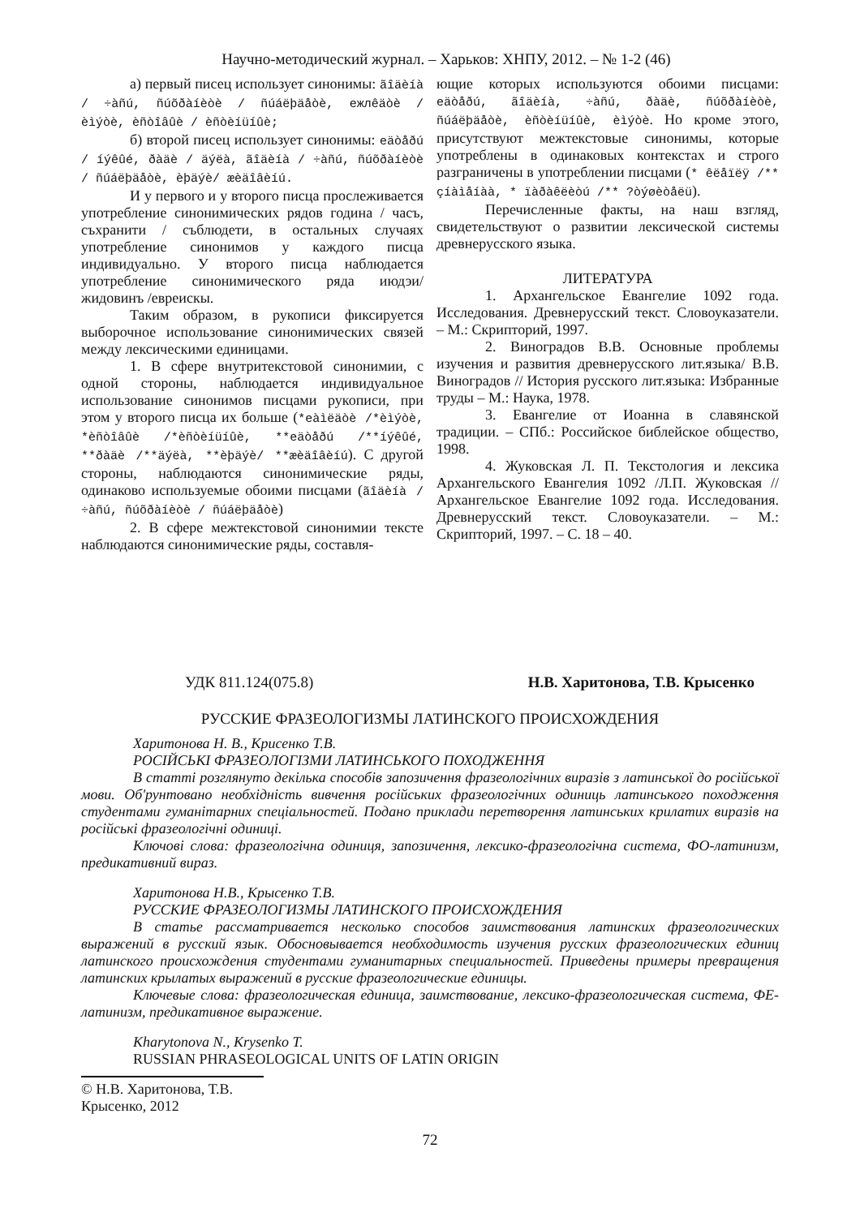Научно-методический журнал. – Харьков: ХНПУ, 2012. – № 1-2 (46)
а) первый писец использует синонимы: ãîäèíà / ÷àñú, ñúõðàíèòè / ñúáëþäåòè, ежлêäòè / èìýòè, èñòîâûè / èñòèíüíûè;
б) второй писец использует синонимы: еäòåðú / íýêûé, ðàäè / äýëà, ãîäèíà / ÷àñú, ñúõðàíèòè / ñúáëþäåòè, èþäýè/ æèäîâèíú.
И у первого и у второго писца прослеживается употребление синонимических рядов година / часъ, съхранити / съблюдети, в остальных случаях употребление синонимов у каждого писца индивидуально. У второго писца наблюдается употребление синонимического ряда июдэи/ жидовинъ /евреискы.
Таким образом, в рукописи фиксируется выборочное использование синонимических связей между лексическими единицами.
1. В сфере внутритекстовой синонимии, с одной стороны, наблюдается индивидуальное использование синонимов писцами рукописи, при этом у второго писца их больше (*еàìëäòè /*èìýòè, *èñòîâûè /*èñòèíüíûè, **еäòåðú /**íýêûé, **ðàäè /**äýëà, **èþäýè/ **æèäîâèíú). С другой стороны, наблюдаются синонимические ряды, одинаково используемые обоими писцами (ãîäèíà / ÷àñú, ñúõðàíèòè / ñúáëþäåòè)
2. В сфере межтекстовой синонимии тексте наблюдаются синонимические ряды, составля-
ющие которых используются обоими писцами: еäòåðú, ãîäèíà, ÷àñú, ðàäè, ñúõðàíèòè, ñúáëþäåòè, èñòèíüíûè, èìýòè. Но кроме этого, присутствуют межтекстовые синонимы, которые употреблены в одинаковых контекстах и строго разграничены в употреблении писцами (* êëåïëÿ /** çíàìåíàà, * ïàðàêëèòú /** ?òýøèòåëü).
Перечисленные факты, на наш взгляд, свидетельствуют о развитии лексической системы древнерусского языка.
ЛИТЕРАТУРА
1. Архангельское Евангелие 1092 года. Исследования. Древнерусский текст. Словоуказатели. – М.: Скрипторий, 1997.
2. Виноградов В.В. Основные проблемы изучения и развития древнерусского лит.языка/ В.В. Виноградов // История русского лит.языка: Избранные труды – М.: Наука, 1978.
3. Евангелие от Иоанна в славянской традиции. – СПб.: Российское библейское общество, 1998.
4. Жуковская Л. П. Текстология и лексика Архангельского Евангелия 1092 /Л.П. Жуковская // Архангельское Евангелие 1092 года. Исследования. Древнерусский текст. Словоуказатели. – М.: Скрипторий, 1997. – С. 18 – 40.
УДК 811.124(075.8) Н.В. Харитонова, Т.В. Крысенко
РУССКИЕ ФРАЗЕОЛОГИЗМЫ ЛАТИНСКОГО ПРОИСХОЖДЕНИЯ
Харитонова Н. В., Крисенко Т.В.
РОСІЙСЬКІ ФРАЗЕОЛОГІЗМИ ЛАТИНСЬКОГО ПОХОДЖЕННЯ
В статті розглянуто декілька способів запозичення фразеологічних виразів з латинської до російської мови. Об'рунтовано необхідність вивчення російських фразеологічних одиниць латинського походження студентами гуманітарних спеціальностей. Подано приклади перетворення латинських крилатих виразів на російські фразеологічні одиниці.
Ключові слова: фразеологічна одиниця, запозичення, лексико-фразеологічна система, ФО-латинизм, предикативний вираз.
Харитонова Н.В., Крысенко Т.В.
РУССКИЕ ФРАЗЕОЛОГИЗМЫ ЛАТИНСКОГО ПРОИСХОЖДЕНИЯ
В статье рассматривается несколько способов заимствования латинских фразеологических выражений в русский язык. Обосновывается необходимость изучения русских фразеологических единиц латинского происхождения студентами гуманитарных специальностей. Приведены примеры превращения латинских крылатых выражений в русские фразеологические единицы.
Ключевые слова: фразеологическая единица, заимствование, лексико-фразеологическая система, ФЕ-латинизм, предикативное выражение.
Kharytonova N., Krysenko T.
RUSSIAN PHRASEOLOGICAL UNITS OF LATIN ORIGIN
© Н.В. Харитонова, Т.В. Крысенко, 2012
72